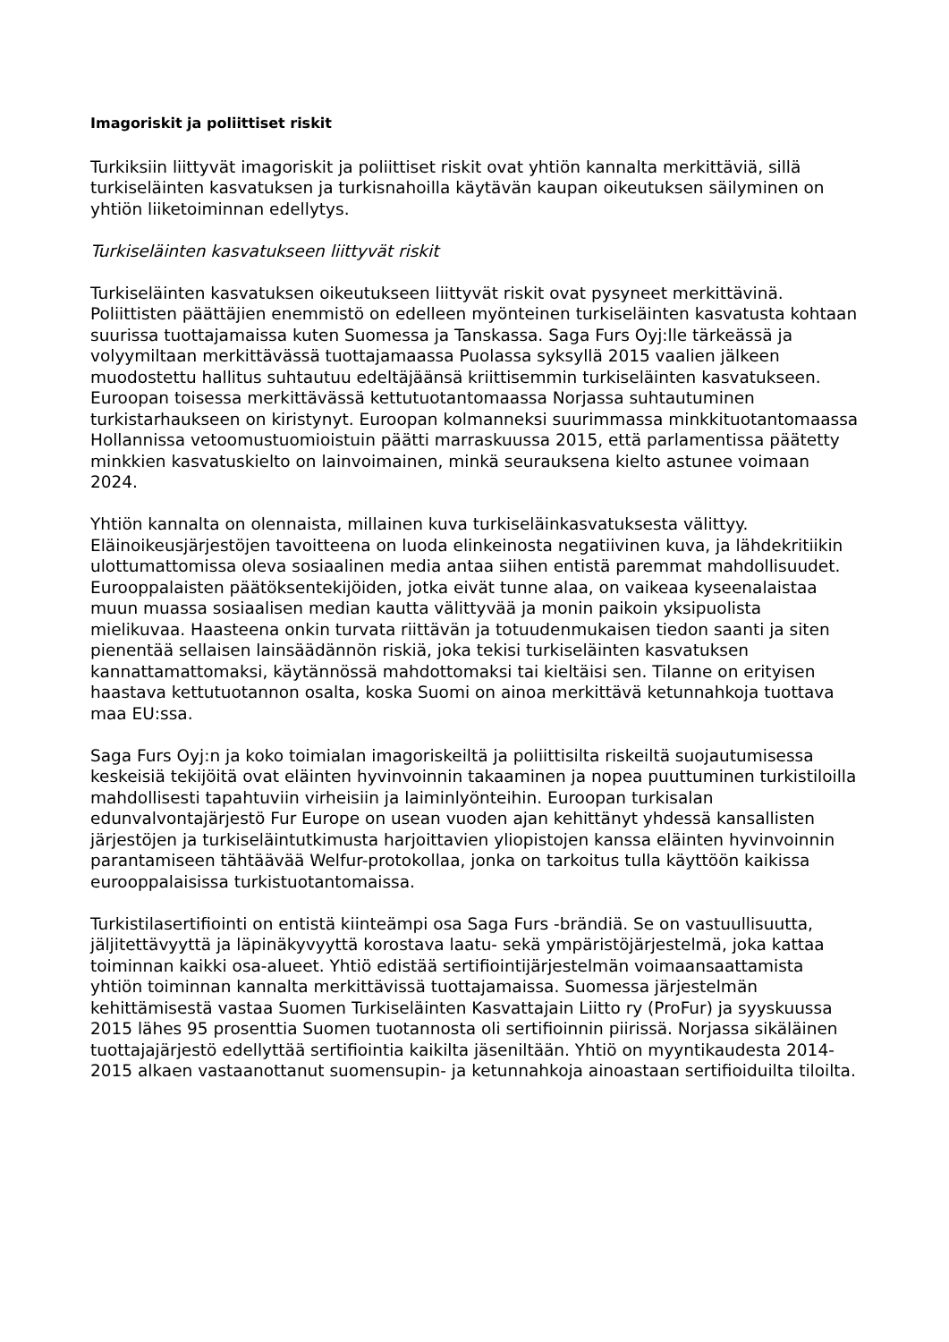Imagoriskit ja poliittiset riskit
Turkiksiin liittyvät imagoriskit ja poliittiset riskit ovat yhtiön kannalta merkittäviä, sillä turkiseläinten kasvatuksen ja turkisnahoilla käytävän kaupan oikeutuksen säilyminen on yhtiön liiketoiminnan edellytys.
Turkiseläinten kasvatukseen liittyvät riskit
Turkiseläinten kasvatuksen oikeutukseen liittyvät riskit ovat pysyneet merkittävinä. Poliittisten päättäjien enemmistö on edelleen myönteinen turkiseläinten kasvatusta kohtaan suurissa tuottajamaissa kuten Suomessa ja Tanskassa. Saga Furs Oyj:lle tärkeässä ja volyymiltaan merkittävässä tuottajamaassa Puolassa syksyllä 2015 vaalien jälkeen muodostettu hallitus suhtautuu edeltäjäänsä kriittisemmin turkiseläinten kasvatukseen. Euroopan toisessa merkittävässä kettutuotantomaassa Norjassa suhtautuminen turkistarhaukseen on kiristynyt. Euroopan kolmanneksi suurimmassa minkkituotantomaassa Hollannissa vetoomustuomioistuin päätti marraskuussa 2015, että parlamentissa päätetty minkkien kasvatuskielto on lainvoimainen, minkä seurauksena kielto astunee voimaan 2024.
Yhtiön kannalta on olennaista, millainen kuva turkiseläinkasvatuksesta välittyy. Eläinoikeusjärjestöjen tavoitteena on luoda elinkeinosta negatiivinen kuva, ja lähdekritiikin ulottumattomissa oleva sosiaalinen media antaa siihen entistä paremmat mahdollisuudet. Eurooppalaisten päätöksentekijöiden, jotka eivät tunne alaa, on vaikeaa kyseenalaistaa muun muassa sosiaalisen median kautta välittyvää ja monin paikoin yksipuolista mielikuvaa. Haasteena onkin turvata riittävän ja totuudenmukaisen tiedon saanti ja siten pienentää sellaisen lainsäädännön riskiä, joka tekisi turkiseläinten kasvatuksen kannattamattomaksi, käytännössä mahdottomaksi tai kieltäisi sen. Tilanne on erityisen haastava kettutuotannon osalta, koska Suomi on ainoa merkittävä ketunnahkoja tuottava maa EU:ssa.
Saga Furs Oyj:n ja koko toimialan imagoriskeiltä ja poliittisilta riskeiltä suojautumisessa keskeisiä tekijöitä ovat eläinten hyvinvoinnin takaaminen ja nopea puuttuminen turkistiloilla mahdollisesti tapahtuviin virheisiin ja laiminlyönteihin. Euroopan turkisalan edunvalvontajärjestö Fur Europe on usean vuoden ajan kehittänyt yhdessä kansallisten järjestöjen ja turkiseläintutkimusta harjoittavien yliopistojen kanssa eläinten hyvinvoinnin parantamiseen tähtäävää Welfur-protokollaa, jonka on tarkoitus tulla käyttöön kaikissa eurooppalaisissa turkistuotantomaissa.
Turkistilasertifiointi on entistä kiinteämpi osa Saga Furs -brändiä. Se on vastuullisuutta, jäljitettävyyttä ja läpinäkyvyyttä korostava laatu- sekä ympäristöjärjestelmä, joka kattaa toiminnan kaikki osa-alueet. Yhtiö edistää sertifiointijärjestelmän voimaansaattamista yhtiön toiminnan kannalta merkittävissä tuottajamaissa. Suomessa järjestelmän kehittämisestä vastaa Suomen Turkiseläinten Kasvattajain Liitto ry (ProFur) ja syyskuussa 2015 lähes 95 prosenttia Suomen tuotannosta oli sertifioinnin piirissä. Norjassa sikäläinen tuottajajärjestö edellyttää sertifiointia kaikilta jäseniltään. Yhtiö on myyntikaudesta 2014-2015 alkaen vastaanottanut suomensupin- ja ketunnahkoja ainoastaan sertifioiduilta tiloilta.